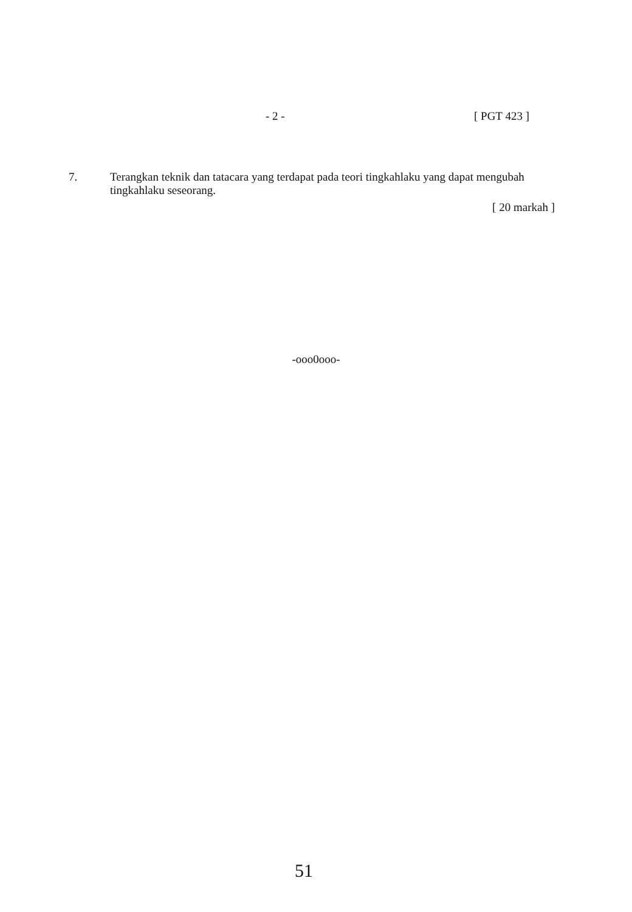- 2 - [ PGT 423 ]
7.
Terangkan teknik dan tatacara yang terdapat pada teori tingkahlaku yang dapat mengubah tingkahlaku seseorang.
[ 20 markah ]
-ooo0ooo-
51